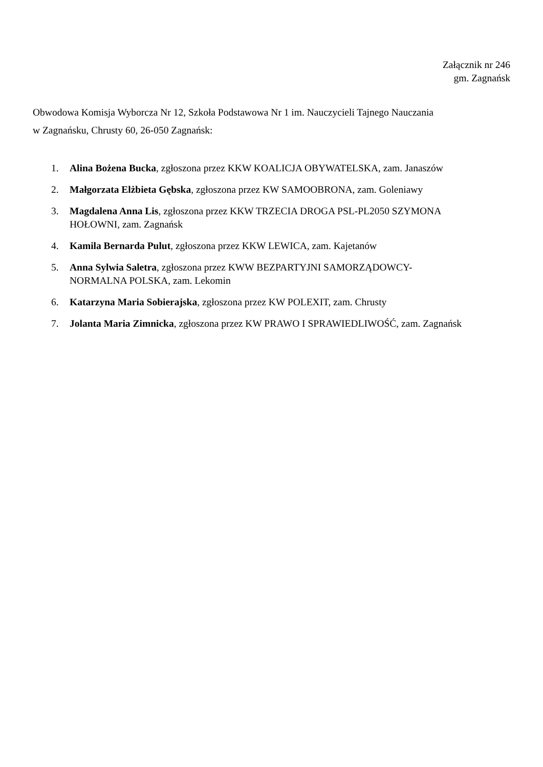Załącznik nr 246
gm. Zagnańsk
Obwodowa Komisja Wyborcza Nr 12, Szkoła Podstawowa Nr 1 im. Nauczycieli Tajnego Nauczania
w Zagnańsku, Chrusty 60, 26-050 Zagnańsk:
1. Alina Bożena Bucka, zgłoszona przez KKW KOALICJA OBYWATELSKA, zam. Janaszów
2. Małgorzata Elżbieta Gębska, zgłoszona przez KW SAMOOBRONA, zam. Goleniawy
3. Magdalena Anna Lis, zgłoszona przez KKW TRZECIA DROGA PSL-PL2050 SZYMONA
HOŁOWNI, zam. Zagnańsk
4. Kamila Bernarda Pulut, zgłoszona przez KKW LEWICA, zam. Kajetanów
5. Anna Sylwia Saletra, zgłoszona przez KWW BEZPARTYJNI SAMORZĄDOWCY-
NORMALNA POLSKA, zam. Lekomin
6. Katarzyna Maria Sobierajska, zgłoszona przez KW POLEXIT, zam. Chrusty
7. Jolanta Maria Zimnicka, zgłoszona przez KW PRAWO I SPRAWIEDLIWOŚĆ, zam. Zagnańsk